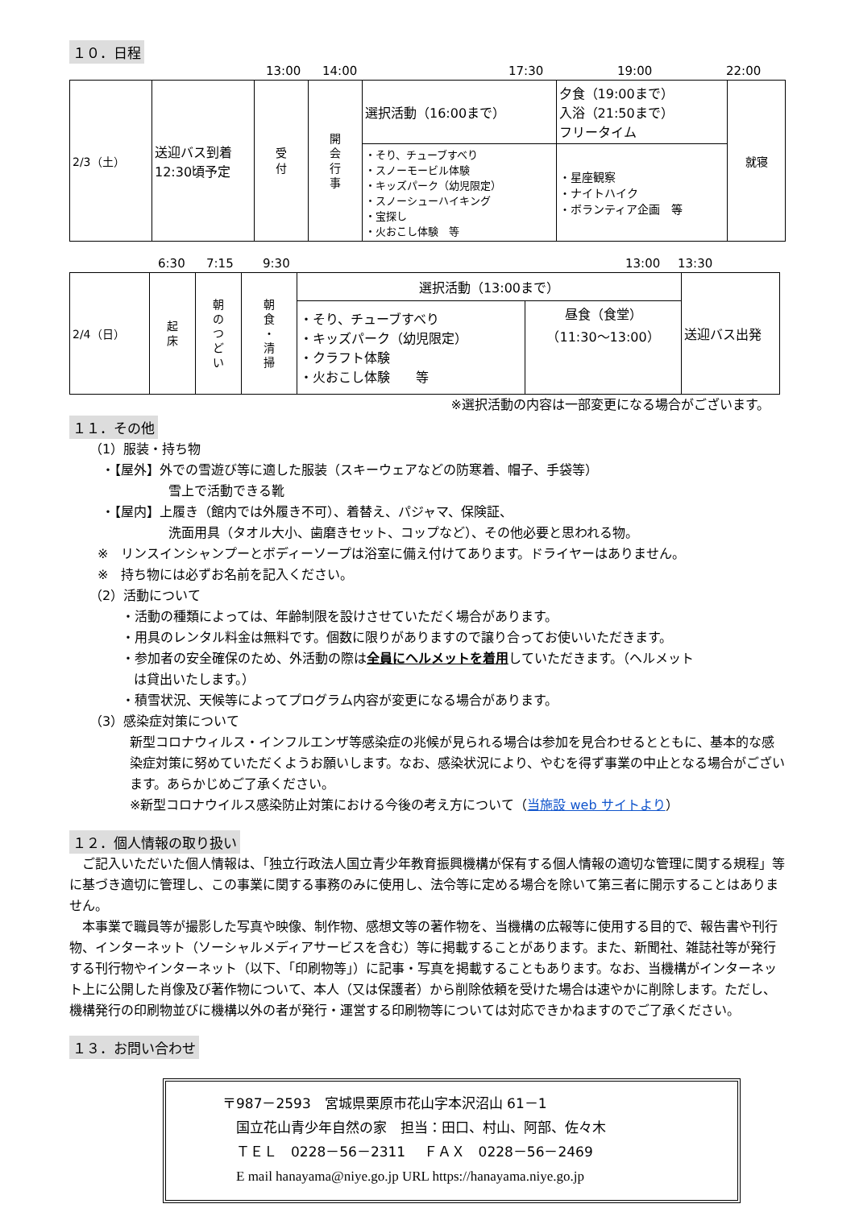１０．日程
13:00 14:00 17:30 19:00 22:00
| 2/3（土） | 送迎バス到着 12:30頃予定 | 受 付 | 開 会 行 事 | 選択活動（16:00まで） | 夕食（19:00まで） 入浴（21:50まで） フリータイム | 就寝 |
| | | | | ・そり、チューブすべり ・スノーモービル体験 ・キッズパーク（幼児限定） ・スノーシューハイキング ・宝探し ・火おこし体験 等 | ・星座観察 ・ナイトハイク ・ボランティア企画 等 | |
6:30 7:15 9:30 13:00 13:30
| 2/4（日） | 起 床 | 朝 の つ ど い | 朝 食 ・ 清 掃 | 選択活動（13:00まで） | | 送迎バス出発 |
| | | | | ・そり、チューブすべり ・キッズパーク（幼児限定） ・クラフト体験 ・火おこし体験 等 | 昼食（食堂） （11:30～13:00） | |
※選択活動の内容は一部変更になる場合がございます。
１１．その他
（1）服装・持ち物
・【屋外】外での雪遊び等に適した服装（スキーウェアなどの防寒着、帽子、手袋等）
雪上で活動できる靴
・【屋内】上履き（館内では外履き不可）、着替え、パジャマ、保険証、
洗面用具（タオル大小、歯磨きセット、コップなど）、その他必要と思われる物。
※　リンスインシャンプーとボディーソープは浴室に備え付けてあります。ドライヤーはありません。
※　持ち物には必ずお名前を記入ください。
（2）活動について
・活動の種類によっては、年齢制限を設けさせていただく場合があります。
・用具のレンタル料金は無料です。個数に限りがありますので譲り合ってお使いいただきます。
・参加者の安全確保のため、外活動の際は全員にヘルメットを着用していただきます。（ヘルメット
は貸出いたします。）
・積雪状況、天候等によってプログラム内容が変更になる場合があります。
（3）感染症対策について
新型コロナウィルス・インフルエンザ等感染症の兆候が見られる場合は参加を見合わせるとともに、基本的な感染症対策に努めていただくようお願いします。なお、感染状況により、やむを得ず事業の中止となる場合がございます。あらかじめご了承ください。
※新型コロナウイルス感染防止対策における今後の考え方について（当施設 web サイトより）
１２．個人情報の取り扱い
　ご記入いただいた個人情報は、「独立行政法人国立青少年教育振興機構が保有する個人情報の適切な管理に関する規程」等に基づき適切に管理し、この事業に関する事務のみに使用し、法令等に定める場合を除いて第三者に開示することはありません。
　本事業で職員等が撮影した写真や映像、制作物、感想文等の著作物を、当機構の広報等に使用する目的で、報告書や刊行物、インターネット（ソーシャルメディアサービスを含む）等に掲載することがあります。また、新聞社、雑誌社等が発行する刊行物やインターネット（以下、「印刷物等」）に記事・写真を掲載することもあります。なお、当機構がインターネット上に公開した肖像及び著作物について、本人（又は保護者）から削除依頼を受けた場合は速やかに削除します。ただし、機構発行の印刷物並びに機構以外の者が発行・運営する印刷物等については対応できかねますのでご了承ください。
１３．お問い合わせ
〒987－2593　宮城県栗原市花山字本沢沼山 61－1
　国立花山青少年自然の家　担当：田口、村山、阿部、佐々木
　ＴＥＬ　0228－56－2311　 ＦＡＸ　0228－56－2469
　E mail hanayama@niye.go.jp URL https://hanayama.niye.go.jp